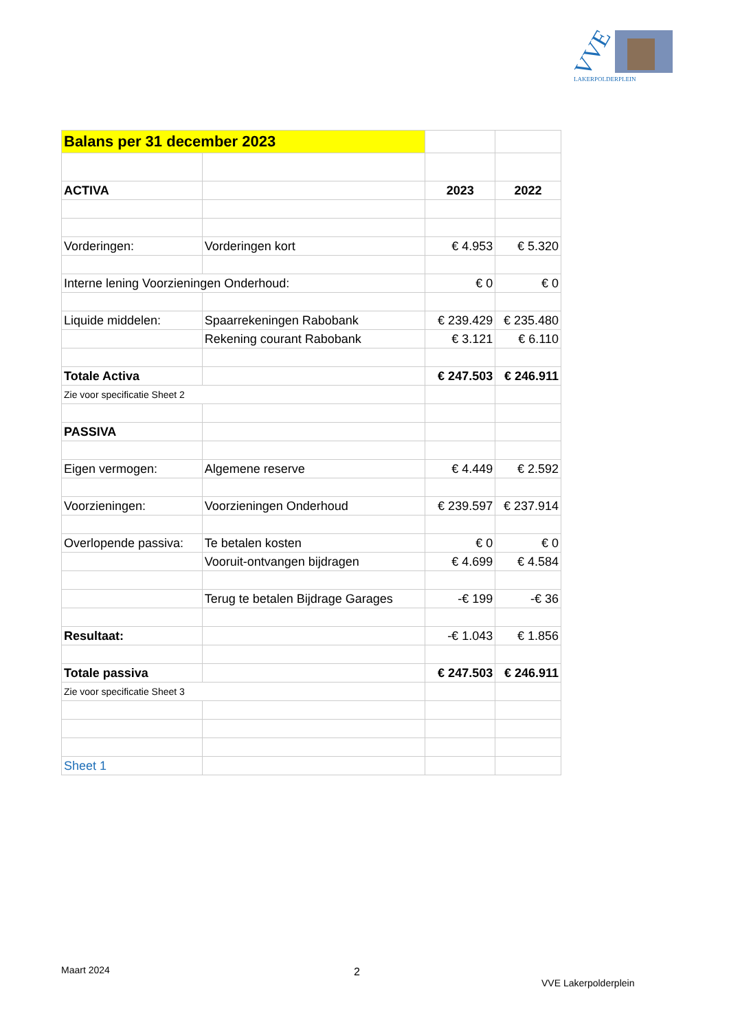VVE
LAKERPOLDERPLEIN
| Balans per 31 december 2023 | | | |
| ACTIVA | | 2023 | 2022 |
| Vorderingen: | Vorderingen kort | € 4.953 | € 5.320 |
| Interne lening Voorzieningen Onderhoud: | | € 0 | € 0 |
| Liquide middelen: | Spaarrekeningen Rabobank | € 239.429 | € 235.480 |
| | Rekening courant Rabobank | € 3.121 | € 6.110 |
| Totale Activa | | € 247.503 | € 246.911 |
| Zie voor specificatie Sheet 2 | | | |
| PASSIVA | | | |
| Eigen vermogen: | Algemene reserve | € 4.449 | € 2.592 |
| Voorzieningen: | Voorzieningen Onderhoud | € 239.597 | € 237.914 |
| Overlopende passiva: | Te betalen kosten | € 0 | € 0 |
| | Vooruit-ontvangen bijdragen | € 4.699 | € 4.584 |
| | Terug te betalen Bijdrage Garages | -€ 199 | -€ 36 |
| Resultaat: | | -€ 1.043 | € 1.856 |
| Totale passiva | | € 247.503 | € 246.911 |
| Zie voor specificatie Sheet 3 | | | |
| Sheet 1 | | | |
Maart 2024 2
VVE Lakerpolderplein